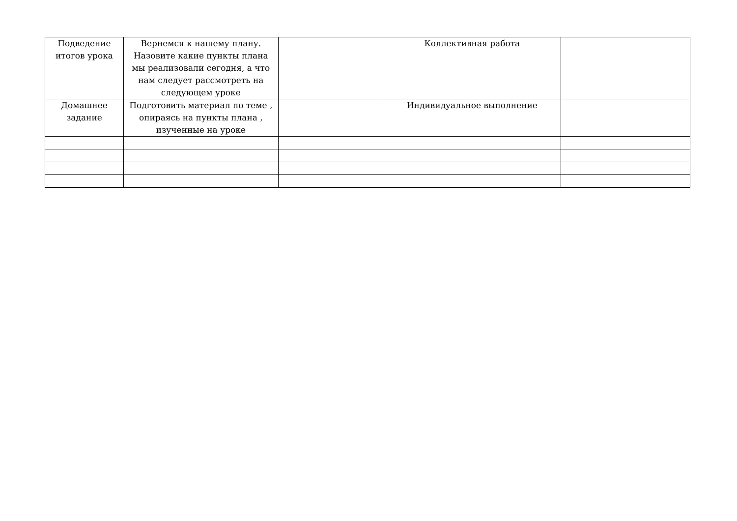| Подведение итогов урока | Вернемся к нашему плану. Назовите какие пункты плана мы реализовали сегодня, а что нам следует рассмотреть на следующем уроке | | Коллективная работа | |
| Домашнее задание | Подготовить материал по теме , опираясь на пункты плана , изученные на уроке | | Индивидуальное выполнение | |